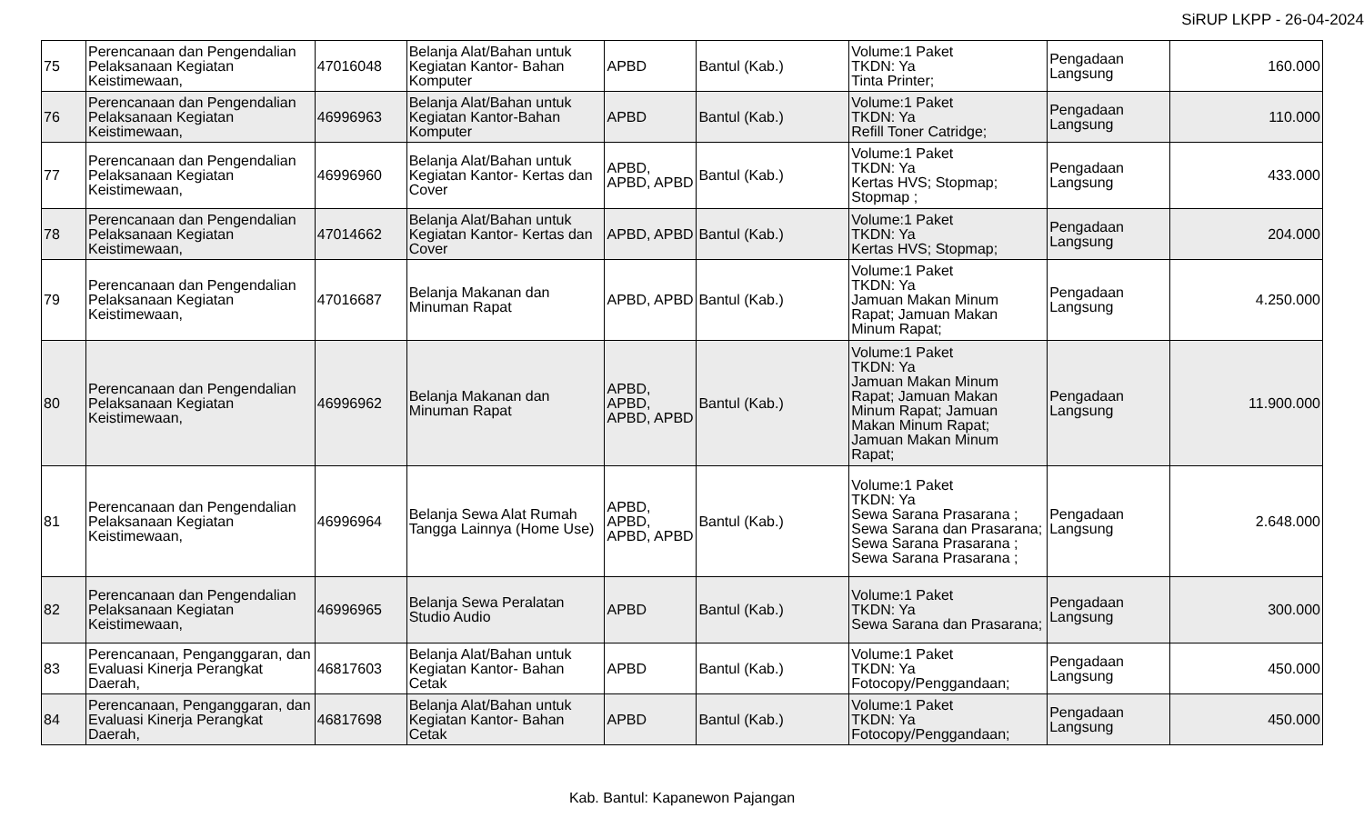SiRUP LKPP - 26-04-2024
| 75 | Perencanaan dan Pengendalian Pelaksanaan Kegiatan Keistimewaan, | 47016048 | Belanja Alat/Bahan untuk Kegiatan Kantor- Bahan Komputer | APBD | Bantul (Kab.) | Volume:1 Paket TKDN: Ya Tinta Printer; | Pengadaan Langsung | 160.000 |
| 76 | Perencanaan dan Pengendalian Pelaksanaan Kegiatan Keistimewaan, | 46996963 | Belanja Alat/Bahan untuk Kegiatan Kantor-Bahan Komputer | APBD | Bantul (Kab.) | Volume:1 Paket TKDN: Ya Refill Toner Catridge; | Pengadaan Langsung | 110.000 |
| 77 | Perencanaan dan Pengendalian Pelaksanaan Kegiatan Keistimewaan, | 46996960 | Belanja Alat/Bahan untuk Kegiatan Kantor- Kertas dan Cover | APBD, APBD, APBD | Bantul (Kab.) | Volume:1 Paket TKDN: Ya Kertas HVS; Stopmap; Stopmap ; | Pengadaan Langsung | 433.000 |
| 78 | Perencanaan dan Pengendalian Pelaksanaan Kegiatan Keistimewaan, | 47014662 | Belanja Alat/Bahan untuk Kegiatan Kantor- Kertas dan Cover | APBD, APBD | Bantul (Kab.) | Volume:1 Paket TKDN: Ya Kertas HVS; Stopmap; | Pengadaan Langsung | 204.000 |
| 79 | Perencanaan dan Pengendalian Pelaksanaan Kegiatan Keistimewaan, | 47016687 | Belanja Makanan dan Minuman Rapat | APBD, APBD | Bantul (Kab.) | Volume:1 Paket TKDN: Ya Jamuan Makan Minum Rapat; Jamuan Makan Minum Rapat; | Pengadaan Langsung | 4.250.000 |
| 80 | Perencanaan dan Pengendalian Pelaksanaan Kegiatan Keistimewaan, | 46996962 | Belanja Makanan dan Minuman Rapat | APBD, APBD, APBD, APBD | Bantul (Kab.) | Volume:1 Paket TKDN: Ya Jamuan Makan Minum Rapat; Jamuan Makan Minum Rapat; Jamuan Makan Minum Rapat; Jamuan Makan Minum Rapat; | Pengadaan Langsung | 11.900.000 |
| 81 | Perencanaan dan Pengendalian Pelaksanaan Kegiatan Keistimewaan, | 46996964 | Belanja Sewa Alat Rumah Tangga Lainnya (Home Use) | APBD, APBD, APBD, APBD | Bantul (Kab.) | Volume:1 Paket TKDN: Ya Sewa Sarana Prasarana ; Sewa Sarana dan Prasarana; Sewa Sarana Prasarana ; Sewa Sarana Prasarana ; | Pengadaan Langsung | 2.648.000 |
| 82 | Perencanaan dan Pengendalian Pelaksanaan Kegiatan Keistimewaan, | 46996965 | Belanja Sewa Peralatan Studio Audio | APBD | Bantul (Kab.) | Volume:1 Paket TKDN: Ya Sewa Sarana dan Prasarana; | Pengadaan Langsung | 300.000 |
| 83 | Perencanaan, Penganggaran, dan Evaluasi Kinerja Perangkat Daerah, | 46817603 | Belanja Alat/Bahan untuk Kegiatan Kantor- Bahan Cetak | APBD | Bantul (Kab.) | Volume:1 Paket TKDN: Ya Fotocopy/Penggandaan; | Pengadaan Langsung | 450.000 |
| 84 | Perencanaan, Penganggaran, dan Evaluasi Kinerja Perangkat Daerah, | 46817698 | Belanja Alat/Bahan untuk Kegiatan Kantor- Bahan Cetak | APBD | Bantul (Kab.) | Volume:1 Paket TKDN: Ya Fotocopy/Penggandaan; | Pengadaan Langsung | 450.000 |
Kab. Bantul: Kapanewon Pajangan